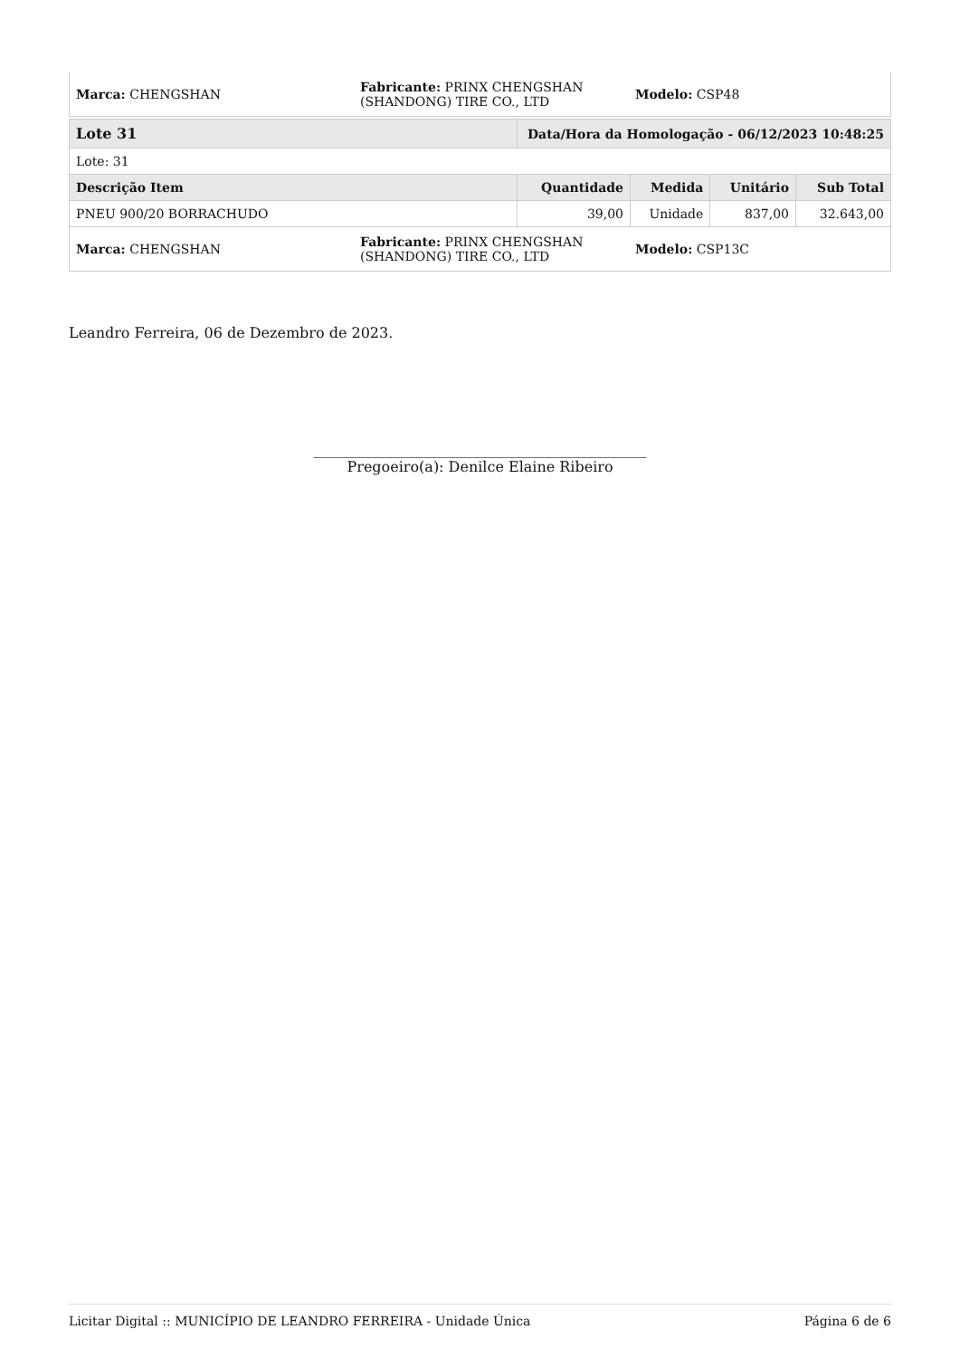| Marca: CHENGSHAN | Fabricante: PRINX CHENGSHAN (SHANDONG) TIRE CO., LTD | Modelo: CSP48 |
| Lote 31 | Data/Hora da Homologação - 06/12/2023 10:48:25 | | | |
| --- | --- | --- | --- | --- |
| Lote: 31 | | | | |
| Descrição Item | Quantidade | Medida | Unitário | Sub Total |
| PNEU 900/20 BORRACHUDO | 39,00 | Unidade | 837,00 | 32.643,00 |
| Marca: CHENGSHAN | Fabricante: PRINX CHENGSHAN (SHANDONG) TIRE CO., LTD | Modelo: CSP13C |
Leandro Ferreira, 06 de Dezembro de 2023.
______________________________________________
Pregoeiro(a): Denilce Elaine Ribeiro
Licitar Digital :: MUNICÍPIO DE LEANDRO FERREIRA - Unidade Única Página 6 de 6